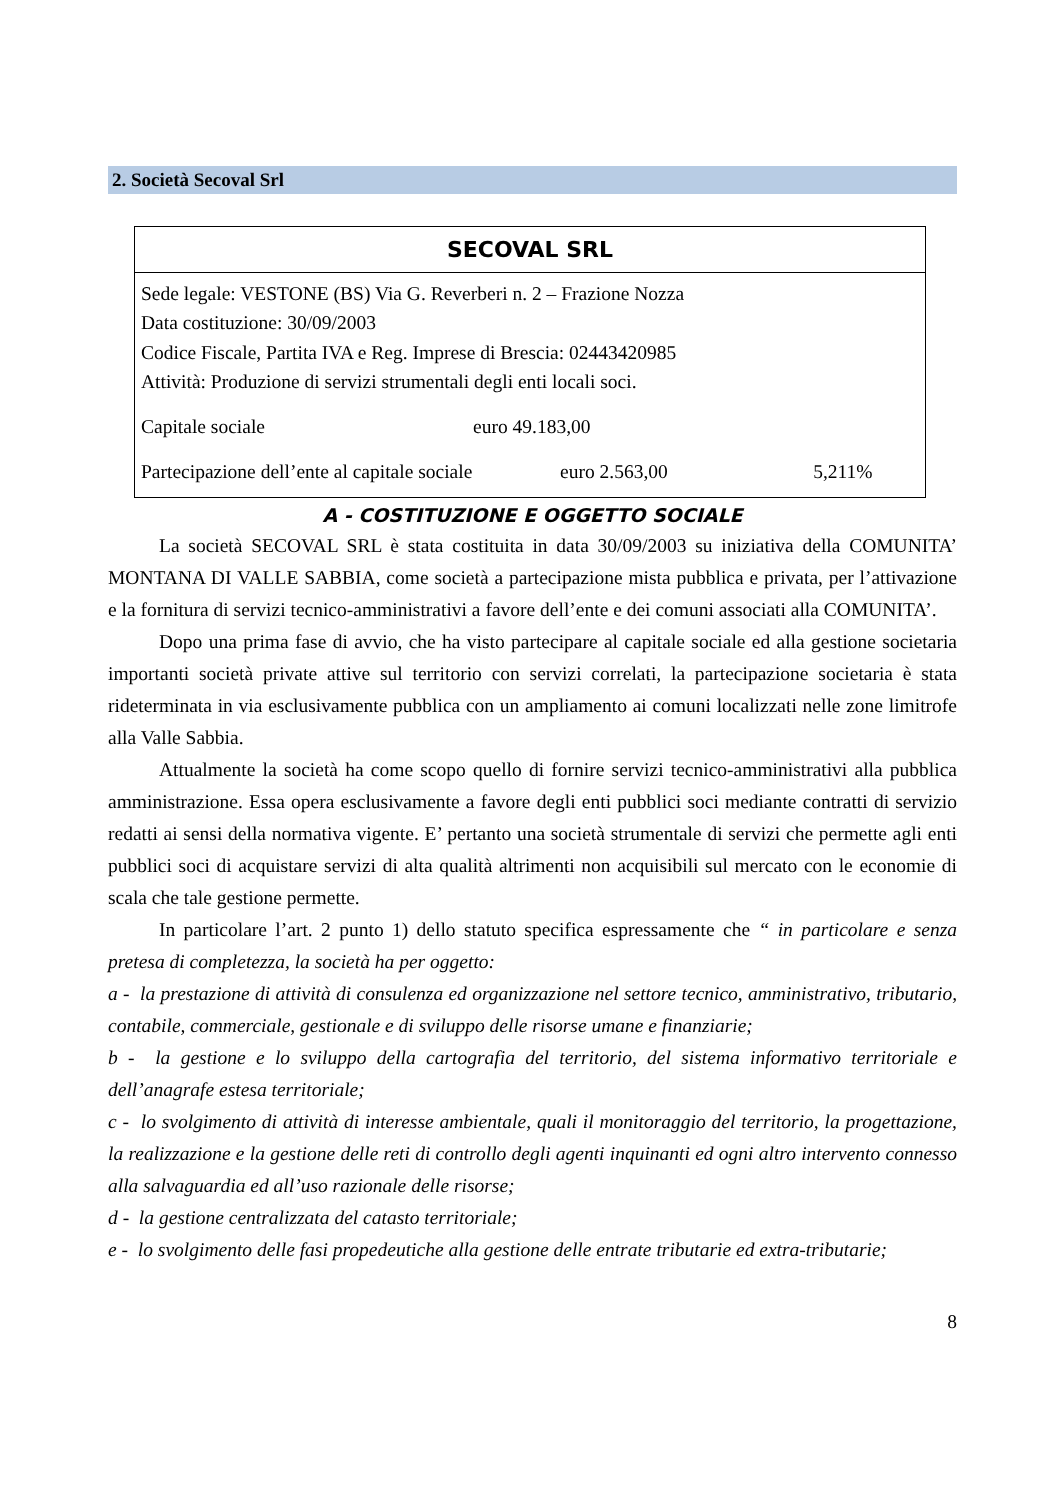2. Società Secoval Srl
| SECOVAL SRL | | |
| --- | --- | --- |
| Sede legale: VESTONE (BS) Via G. Reverberi n. 2 – Frazione Nozza Data costituzione: 30/09/2003 Codice Fiscale, Partita IVA e Reg. Imprese di Brescia: 02443420985 Attività: Produzione di servizi strumentali degli enti locali soci. | | |
| Capitale sociale | euro 49.183,00 | |
| Partecipazione dell’ente al capitale sociale euro 2.563,00 | | 5,211% |
A - COSTITUZIONE E OGGETTO SOCIALE
La società SECOVAL SRL è stata costituita in data 30/09/2003 su iniziativa della COMUNITA’ MONTANA DI VALLE SABBIA, come società a partecipazione mista pubblica e privata, per l’attivazione e la fornitura di servizi tecnico-amministrativi a favore dell’ente e dei comuni associati alla COMUNITA’.
Dopo una prima fase di avvio, che ha visto partecipare al capitale sociale ed alla gestione societaria importanti società private attive sul territorio con servizi correlati, la partecipazione societaria è stata rideterminata in via esclusivamente pubblica con un ampliamento ai comuni localizzati nelle zone limitrofe alla Valle Sabbia.
Attualmente la società ha come scopo quello di fornire servizi tecnico-amministrativi alla pubblica amministrazione. Essa opera esclusivamente a favore degli enti pubblici soci mediante contratti di servizio redatti ai sensi della normativa vigente. E’ pertanto una società strumentale di servizi che permette agli enti pubblici soci di acquistare servizi di alta qualità altrimenti non acquisibili sul mercato con le economie di scala che tale gestione permette.
In particolare l’art. 2 punto 1) dello statuto specifica espressamente che “ in particolare e senza pretesa di completezza, la società ha per oggetto:
a - la prestazione di attività di consulenza ed organizzazione nel settore tecnico, amministrativo, tributario, contabile, commerciale, gestionale e di sviluppo delle risorse umane e finanziarie;
b - la gestione e lo sviluppo della cartografia del territorio, del sistema informativo territoriale e dell’anagrafe estesa territoriale;
c - lo svolgimento di attività di interesse ambientale, quali il monitoraggio del territorio, la progettazione, la realizzazione e la gestione delle reti di controllo degli agenti inquinanti ed ogni altro intervento connesso alla salvaguardia ed all’uso razionale delle risorse;
d - la gestione centralizzata del catasto territoriale;
e - lo svolgimento delle fasi propedeutiche alla gestione delle entrate tributarie ed extra-tributarie;
8